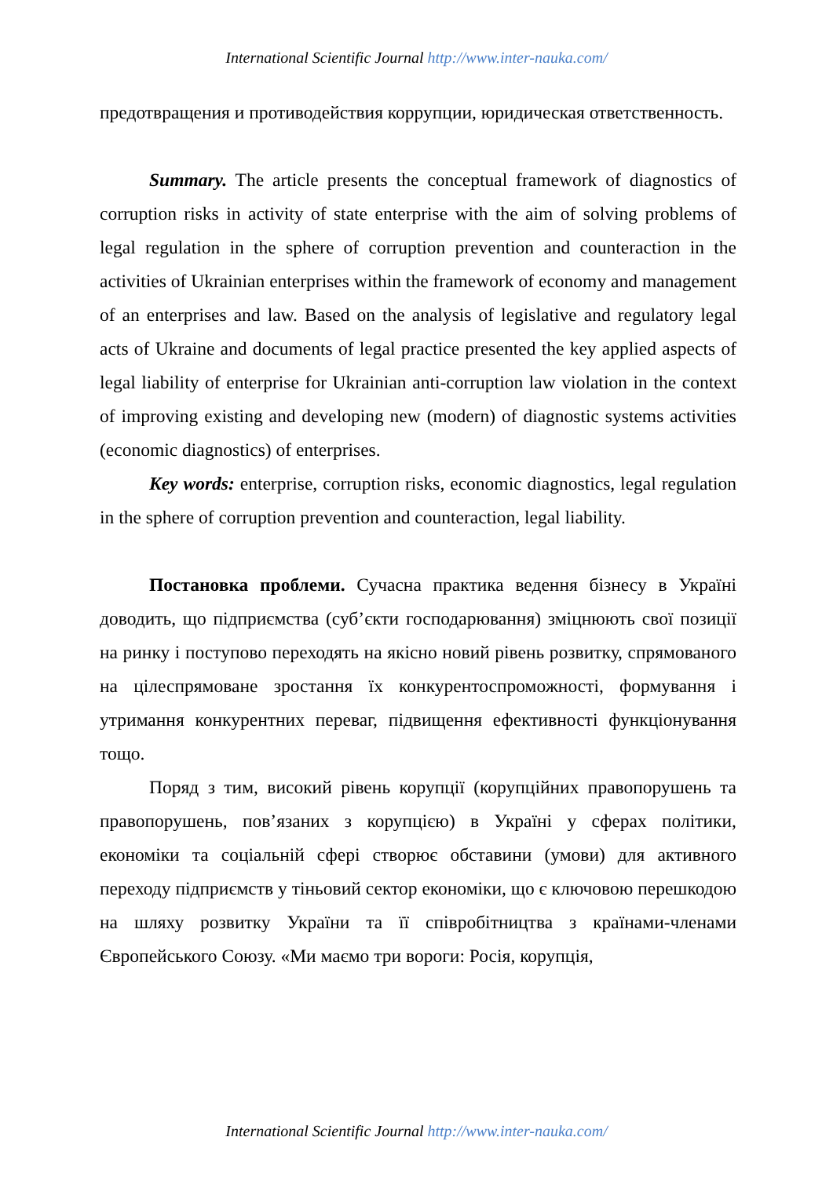International Scientific Journal http://www.inter-nauka.com/
предотвращения и противодействия коррупции, юридическая ответственность.
Summary. The article presents the conceptual framework of diagnostics of corruption risks in activity of state enterprise with the aim of solving problems of legal regulation in the sphere of corruption prevention and counteraction in the activities of Ukrainian enterprises within the framework of economy and management of an enterprises and law. Based on the analysis of legislative and regulatory legal acts of Ukraine and documents of legal practice presented the key applied aspects of legal liability of enterprise for Ukrainian anti-corruption law violation in the context of improving existing and developing new (modern) of diagnostic systems activities (economic diagnostics) of enterprises.
Key words: enterprise, corruption risks, economic diagnostics, legal regulation in the sphere of corruption prevention and counteraction, legal liability.
Постановка проблеми. Сучасна практика ведення бізнесу в Україні доводить, що підприємства (суб’єкти господарювання) зміцнюють свої позиції на ринку і поступово переходять на якісно новий рівень розвитку, спрямованого на цілеспрямоване зростання їх конкурентоспроможності, формування і утримання конкурентних переваг, підвищення ефективності функціонування тощо.
Поряд з тим, високий рівень корупції (корупційних правопорушень та правопорушень, пов’язаних з корупцією) в Україні у сферах політики, економіки та соціальній сфері створює обставини (умови) для активного переходу підприємств у тіньовий сектор економіки, що є ключовою перешкодою на шляху розвитку України та її співробітництва з країнами-членами Європейського Союзу. «Ми маємо три вороги: Росія, корупція,
International Scientific Journal http://www.inter-nauka.com/